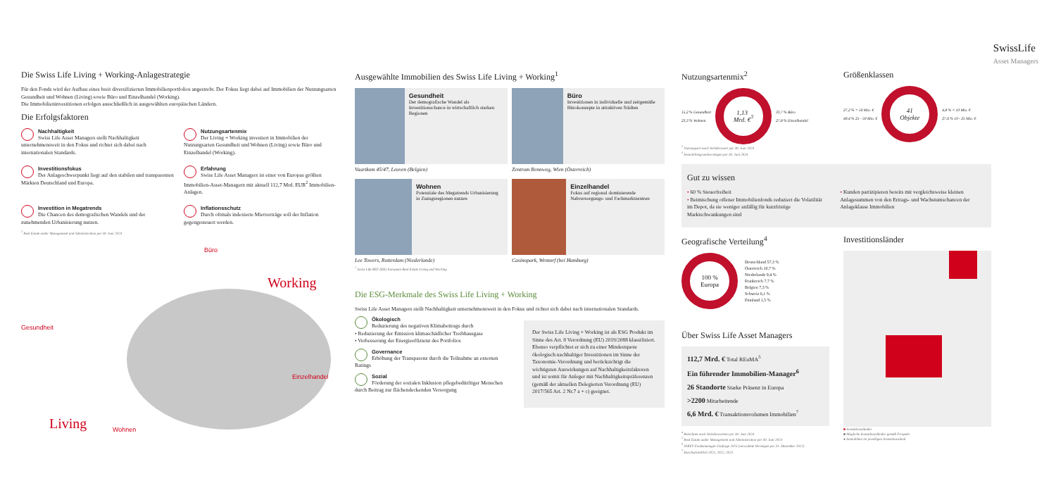SwissLife
Asset Managers
Die Swiss Life Living + Working-Anlagestrategie
Für den Fonds wird der Aufbau eines breit diversifizierten Immobilienportfolios angestrebt. Der Fokus liegt dabei auf Immobilien der Nutzungsarten Gesundheit und Wohnen (Living) sowie Büro und Einzelhandel (Working).
Die Immobilieninvestitionen erfolgen ausschließlich in ausgewählten europäischen Ländern.
Die Erfolgsfaktoren
Nachhaltigkeit
Swiss Life Asset Managers stellt Nachhaltigkeit unternehmensweit in den Fokus und richtet sich dabei nach internationalen Standards.
Nutzungsartenmix
Der Living + Working investiert in Immobilien der Nutzungsarten Gesundheit und Wohnen (Living) sowie Büro und Einzelhandel (Working).
Investitionsfokus
Der Anlageschwerpunkt liegt auf den stabilen und transparenten Märkten Deutschland und Europa.
Erfahrung
Swiss Life Asset Managers ist einer von Europas größten Immobilien-Asset-Managern mit aktuell 112,7 Mrd. EUR<sup>2</sup> Immobilien-Anlagen.
Investition in Megatrends
Die Chancen des demografischen Wandels und der zunehmenden Urbanisierung nutzen.
Inflationsschutz
Durch oftmals indexierte Mietverträge soll der Inflation gegengesteuert werden.
<sup>2</sup> Real Estate under Management and Administration per 30. Juni 2024
Büro
Gesundheit
Einzelhandel
Wohnen
Working
Living
Ausgewählte Immobilien des Swiss Life Living + Working<sup>1</sup>
Gesundheit
Der demografische Wandel als Investitionschance in wirtschaftlich starken Regionen
Vaartkom 45/47, Leuven (Belgien)
Büro
Investitionen in individuelle und zeitgemäße Bürokonzepte in attraktiven Städten
Zentrum Rennweg, Wien (Österreich)
Wohnen
Potenziale des Megatrends Urbanisierung in Zuzugsregionen nutzen
Lee Towers, Rotterdam (Niederlande)
Einzelhandel
Fokus auf regional dominierende Nahversorgungs- und Fachmarktzentren
Casinopark, Wentorf (bei Hamburg)
<sup>1</sup> Swiss Life REF (DE) European Real Estate Living and Working
Die ESG-Merkmale des Swiss Life Living + Working
Swiss Life Asset Managers stellt Nachhaltigkeit unternehmensweit in den Fokus und richtet sich dabei nach internationalen Standards.
Ökologisch
Reduzierung des negativen Klimabeitrags durch
• Reduzierung der Emission klimaschädlicher Treibhausgase
• Verbesserung der Energieeffizienz des Portfolios
Governance
Erhöhung der Transparenz durch die Teilnahme an externen Ratings
Sozial
Förderung der sozialen Inklusion pflegebedürftiger Menschen durch Beitrag zur flächendeckenden Versorgung
Der Swiss Life Living + Working ist als ESG Produkt im Sinne des Art. 8 Verordnung (EU) 2019/2088 klassifiziert. Ebenso verpflichtet er sich zu einer Mindestquote ökologisch nachhaltiger Investitionen im Sinne der Taxonomie-Verordnung und berücksichtigt die wichtigsten Auswirkungen auf Nachhaltigkeitsfaktoren und ist somit für Anleger mit Nachhaltigkeitspräferenzen (gemäß der aktuellen Delegierten Verordnung (EU) 2017/565 Art. 2 Nr.7 a + c) geeignet.
Nutzungsartenmix<sup>2</sup>
15,2 % Gesundheit
23,3 % Wohnen
1,13
Mrd. €<sup>3</sup>
33,7 % Büro
27,8 % Einzelhandel
<sup>2</sup> Nutzungsart nach Verkehrswert per 30. Juni 2024
<sup>3</sup> Immobiliengrundvermögen per 30. Juni 2024
Größenklassen
27,2 % > 50 Mio. €
40,4 % 25 - 50 Mio. €
41
Objekte
4,8 % < 10 Mio. €
27,6 % 10 - 25 Mio. €
Gut zu wissen
• 60 % Steuerfreiheit
• Beimischung offener Immobilienfonds reduziert die Volatilität im Depot, da sie weniger anfällig für kurzfristige Marktschwankungen sind
• Kunden partizipieren bereits mit vergleichsweise kleinen Anlagesummen von den Ertrags- und Wachstumschancen der Anlageklasse Immobilien
Geografische Verteilung<sup>4</sup>
100 %
Europa
Deutschland 57,3 %
Österreich 10,7 %
Niederlande 9,4 %
Frankreich 7,7 %
Belgien 7,3 %
Schweiz 6,1 %
Finnland 1,5 %
Über Swiss Life Asset Managers
112,7 Mrd. € Total REuMA<sup>5</sup>
Ein führender Immobilien-Manager<sup>6</sup>
26 Standorte Starke Präsenz in Europa
>2200 Mitarbeitende
6,6 Mrd. € Transaktionsvolumen Immobilien<sup>7</sup>
<sup>4</sup> Berechnet nach Verkehrswerten per 30. Juni 2024
<sup>5</sup> Real Estate under Management and Administration per 30. Juni 2024
<sup>6</sup> INREV Fondsmanager-Umfrage 2023 (verwaltete Vermögen per 31. Dezember 2022)
<sup>7</sup> Durchschnittlich 2021, 2022, 2023
Investitionsländer
■ Investitionsländer
■ Mögliche Investitionsländer gemäß Prospekt
● Immobilien im jeweiligen Investitionsland